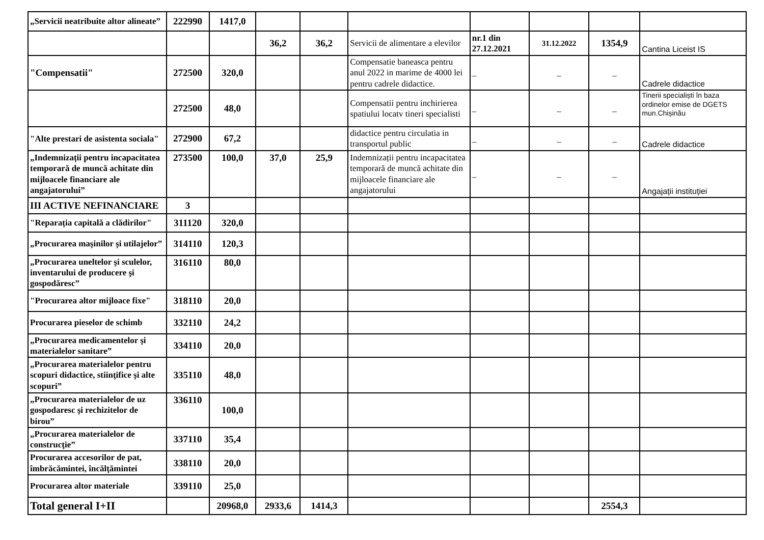| „Servicii neatribuite altor alineate” | 222990 | 1417,0 | | | | | | | |
| | | | 36,2 | 36,2 | Servicii de alimentare a elevilor | nr.1 din 27.12.2021 | 31.12.2022 | 1354,9 | Cantina Liceist IS |
| "Compensatii" | 272500 | 320,0 | | | Compensatie baneasca pentru anul 2022 in marime de 4000 lei pentru cadrele didactice. | _ | _ | _ | Cadrele didactice |
| | 272500 | 48,0 | | | Compensatii pentru inchirierea spatiului locatv tineri specialisti | _ | _ | _ | Tinerii specialiști în baza ordinelor emise de DGETS mun.Chișinău |
| "Alte prestari de asistenta sociala" | 272900 | 67,2 | | | didactice pentru circulatia in transportul public | _ | _ | _ | Cadrele didactice |
| „Indemnizații pentru incapacitatea temporară de muncă achitate din mijloacele financiare ale angajatorului” | 273500 | 100,0 | 37,0 | 25,9 | Indemnizații pentru incapacitatea temporară de muncă achitate din mijloacele financiare ale angajatorului | _ | _ | _ | Angajații instituției |
| III ACTIVE NEFINANCIARE | 3 | | | | | | | | |
| "Reparația capitală a clădirilor" | 311120 | 320,0 | | | | | | | |
| „Procurarea maşinilor şi utilajelor” | 314110 | 120,3 | | | | | | | |
| „Procurarea uneltelor şi sculelor, inventarului de producere şi gospodăresc” | 316110 | 80,0 | | | | | | | |
| "Procurarea altor mijloace fixe" | 318110 | 20,0 | | | | | | | |
| Procurarea pieselor de schimb | 332110 | 24,2 | | | | | | | |
| „Procurarea medicamentelor şi materialelor sanitare” | 334110 | 20,0 | | | | | | | |
| „Procurarea materialelor pentru scopuri didactice, stiinţifice şi alte scopuri” | 335110 | 48,0 | | | | | | | |
| „Procurarea materialelor de uz gospodaresc şi rechizitelor de birou” | 336110 | 100,0 | | | | | | | |
| „Procurarea materialelor de construcţie” | 337110 | 35,4 | | | | | | | |
| Procurarea accesorilor de pat, îmbrăcămintei, încălţămintei | 338110 | 20,0 | | | | | | | |
| Procurarea altor materiale | 339110 | 25,0 | | | | | | | |
| Total general I+II | | 20968,0 | 2933,6 | 1414,3 | | | | 2554,3 | |